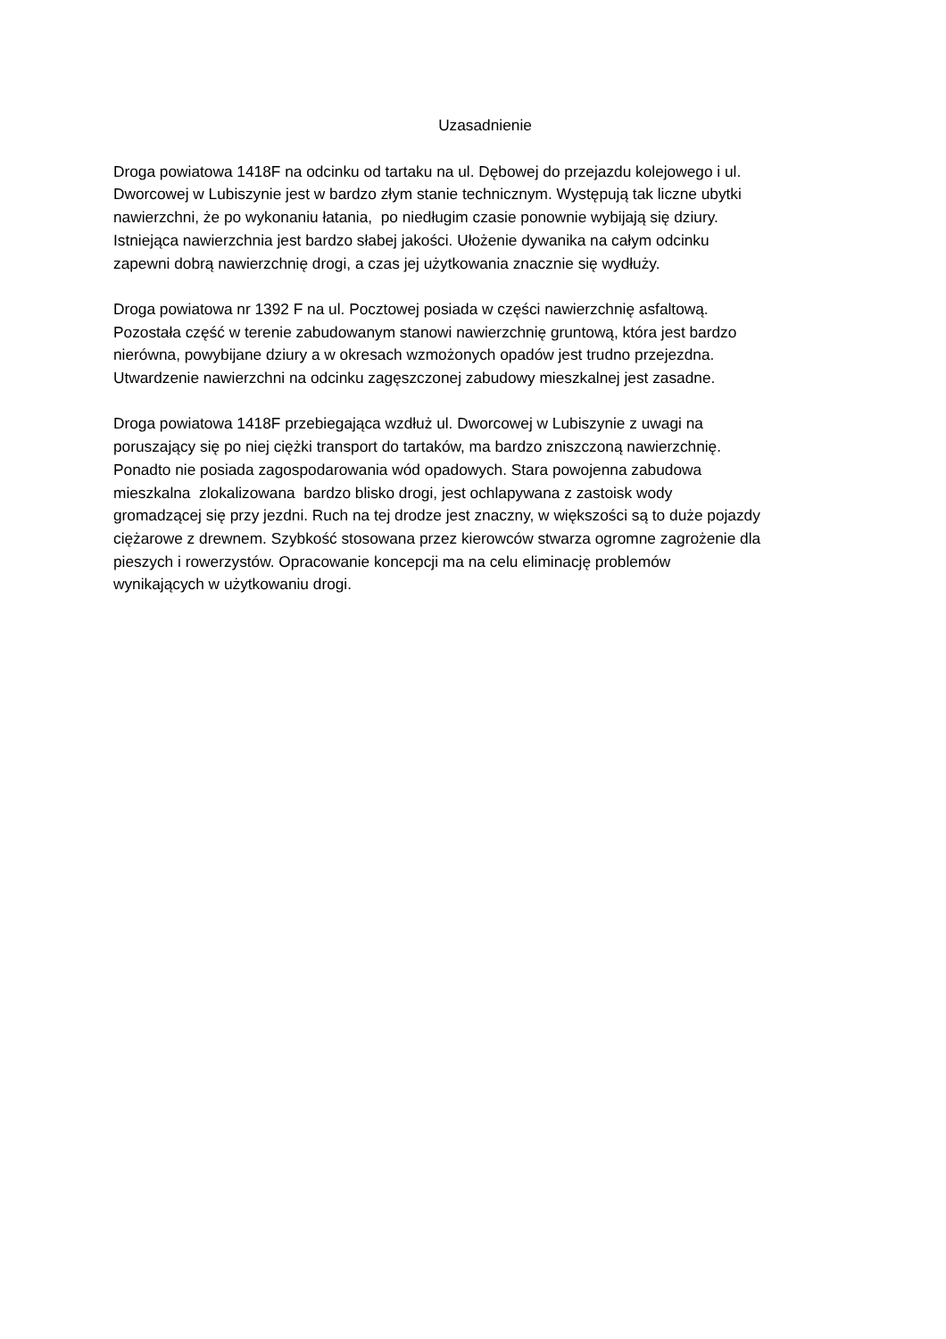Uzasadnienie
Droga powiatowa 1418F na odcinku od tartaku na ul. Dębowej do przejazdu kolejowego i ul.
Dworcowej w Lubiszynie jest w bardzo złym stanie technicznym. Występują tak liczne ubytki
nawierzchni, że po wykonaniu łatania, po niedługim czasie ponownie wybijają się dziury.
Istniejąca nawierzchnia jest bardzo słabej jakości. Ułożenie dywanika na całym odcinku
zapewni dobrą nawierzchnię drogi, a czas jej użytkowania znacznie się wydłuży.
Droga powiatowa nr 1392 F na ul. Pocztowej posiada w części nawierzchnię asfaltową.
Pozostała część w terenie zabudowanym stanowi nawierzchnię gruntową, która jest bardzo
nierówna, powybijane dziury a w okresach wzmożonych opadów jest trudno przejezdna.
Utwardzenie nawierzchni na odcinku zagęszczonej zabudowy mieszkalnej jest zasadne.
Droga powiatowa 1418F przebiegająca wzdłuż ul. Dworcowej w Lubiszynie z uwagi na
poruszający się po niej ciężki transport do tartaków, ma bardzo zniszczoną nawierzchnię.
Ponadto nie posiada zagospodarowania wód opadowych. Stara powojenna zabudowa
mieszkalna zlokalizowana bardzo blisko drogi, jest ochlapywana z zastoisk wody
gromadzącej się przy jezdni. Ruch na tej drodze jest znaczny, w większości są to duże pojazdy
ciężarowe z drewnem. Szybkość stosowana przez kierowców stwarza ogromne zagrożenie dla
pieszych i rowerzystów. Opracowanie koncepcji ma na celu eliminację problemów
wynikających w użytkowaniu drogi.